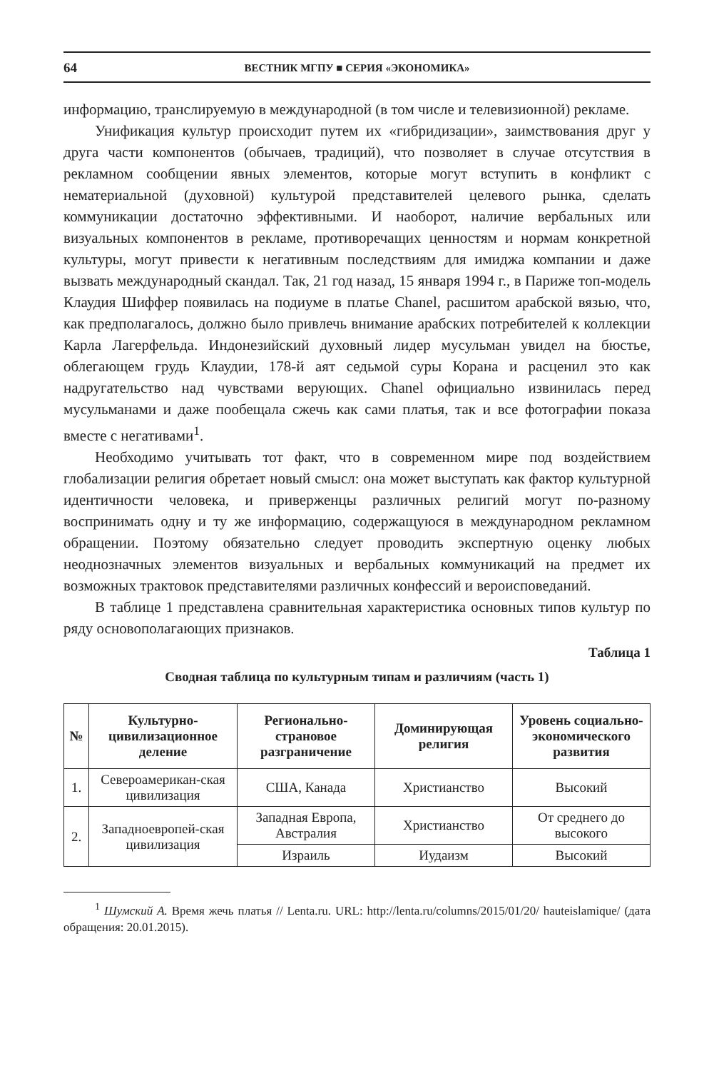64 ВЕСТНИК МГПУ ■ СЕРИЯ «ЭКОНОМИКА»
информацию, транслируемую в международной (в том числе и телевизионной) рекламе.
Унификация культур происходит путем их «гибридизации», заимствования друг у друга части компонентов (обычаев, традиций), что позволяет в случае отсутствия в рекламном сообщении явных элементов, которые могут вступить в конфликт с нематериальной (духовной) культурой представителей целевого рынка, сделать коммуникации достаточно эффективными. И наоборот, наличие вербальных или визуальных компонентов в рекламе, противоречащих ценностям и нормам конкретной культуры, могут привести к негативным последствиям для имиджа компании и даже вызвать международный скандал. Так, 21 год назад, 15 января 1994 г., в Париже топ-модель Клаудия Шиффер появилась на подиуме в платье Chanel, расшитом арабской вязью, что, как предполагалось, должно было привлечь внимание арабских потребителей к коллекции Карла Лагерфельда. Индонезийский духовный лидер мусульман увидел на бюстье, облегающем грудь Клаудии, 178-й аят седьмой суры Корана и расценил это как надругательство над чувствами верующих. Chanel официально извинилась перед мусульманами и даже пообещала сжечь как сами платья, так и все фотографии показа вместе с негативами<sup>1</sup>.
Необходимо учитывать тот факт, что в современном мире под воздействием глобализации религия обретает новый смысл: она может выступать как фактор культурной идентичности человека, и приверженцы различных религий могут по-разному воспринимать одну и ту же информацию, содержащуюся в международном рекламном обращении. Поэтому обязательно следует проводить экспертную оценку любых неоднозначных элементов визуальных и вербальных коммуникаций на предмет их возможных трактовок представителями различных конфессий и вероисповеданий.
В таблице 1 представлена сравнительная характеристика основных типов культур по ряду основополагающих признаков.
Таблица 1
Сводная таблица по культурным типам и различиям (часть 1)
| № | Культурно-цивилизационное деление | Регионально-страновое разграничение | Доминирующая религия | Уровень социально-экономического развития |
| --- | --- | --- | --- | --- |
| 1. | Североамерикан-ская цивилизация | США, Канада | Христианство | Высокий |
| 2. | Западноевропей-ская цивилизация | Западная Европа, Австралия | Христианство | От среднего до высокого |
| | | Израиль | Иудаизм | Высокий |
<sup>1</sup> Шумский А. Время жечь платья // Lenta.ru. URL: http://lenta.ru/columns/2015/01/20/ hauteislamique/ (дата обращения: 20.01.2015).